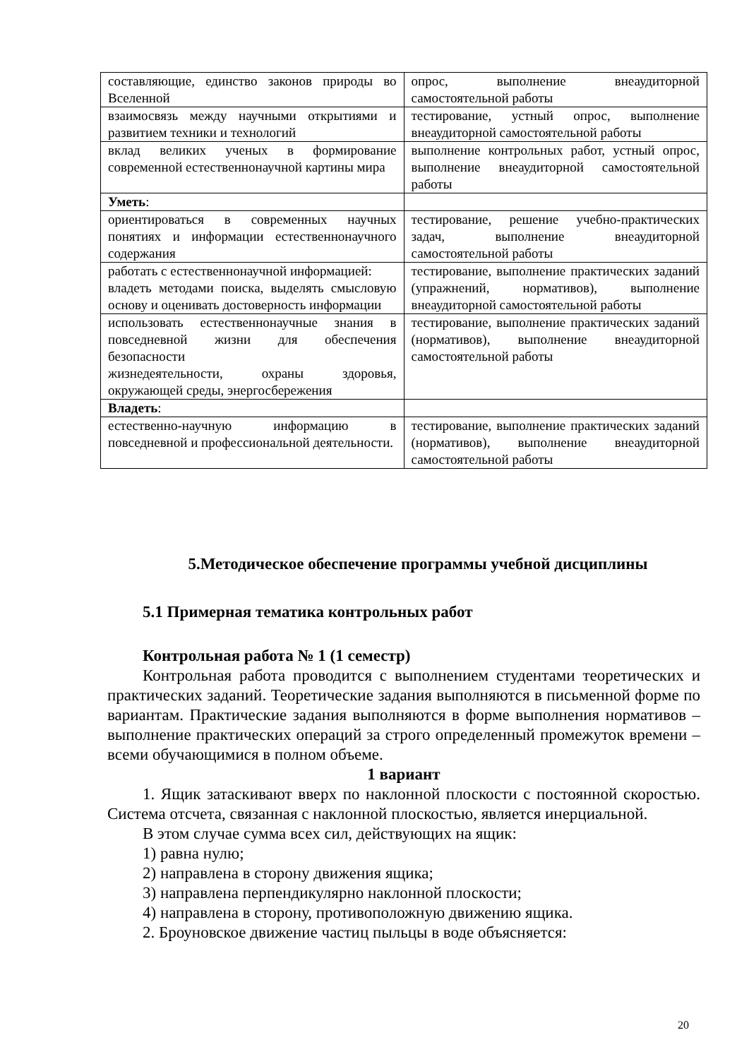| составляющие, единство законов природы во Вселенной | опрос, выполнение внеаудиторной самостоятельной работы |
| взаимосвязь между научными открытиями и развитием техники и технологий | тестирование, устный опрос, выполнение внеаудиторной самостоятельной работы |
| вклад великих ученых в формирование современной естественнонаучной картины мира | выполнение контрольных работ, устный опрос, выполнение внеаудиторной самостоятельной работы |
| Уметь : | |
| ориентироваться в современных научных понятиях и информации естественнонаучного содержания | тестирование, решение учебно-практических задач, выполнение внеаудиторной самостоятельной работы |
| работать с естественнонаучной информацией: владеть методами поиска, выделять смысловую основу и оценивать достоверность информации | тестирование, выполнение практических заданий (упражнений, нормативов), выполнение внеаудиторной самостоятельной работы |
| использовать естественнонаучные знания в повседневной жизни для обеспечения безопасности жизнедеятельности, охраны здоровья, окружающей среды, энергосбережения | тестирование, выполнение практических заданий (нормативов), выполнение внеаудиторной самостоятельной работы |
| Владеть : | |
| естественно-научную информацию в повседневной и профессиональной деятельности. | тестирование, выполнение практических заданий (нормативов), выполнение внеаудиторной самостоятельной работы |
5.Методическое обеспечение программы учебной дисциплины
5.1 Примерная тематика контрольных работ
Контрольная работа № 1 (1 семестр)
Контрольная работа проводится с выполнением студентами теоретических и практических заданий. Теоретические задания выполняются в письменной форме по вариантам. Практические задания выполняются в форме выполнения нормативов – выполнение практических операций за строго определенный промежуток времени – всеми обучающимися в полном объеме.
1 вариант
1. Ящик затаскивают вверх по наклонной плоскости с постоянной скоростью. Система отсчета, связанная с наклонной плоскостью, является инерциальной.
В этом случае сумма всех сил, действующих на ящик:
1) равна нулю;
2) направлена в сторону движения ящика;
3) направлена перпендикулярно наклонной плоскости;
4) направлена в сторону, противоположную движению ящика.
2. Броуновское движение частиц пыльцы в воде объясняется:
20